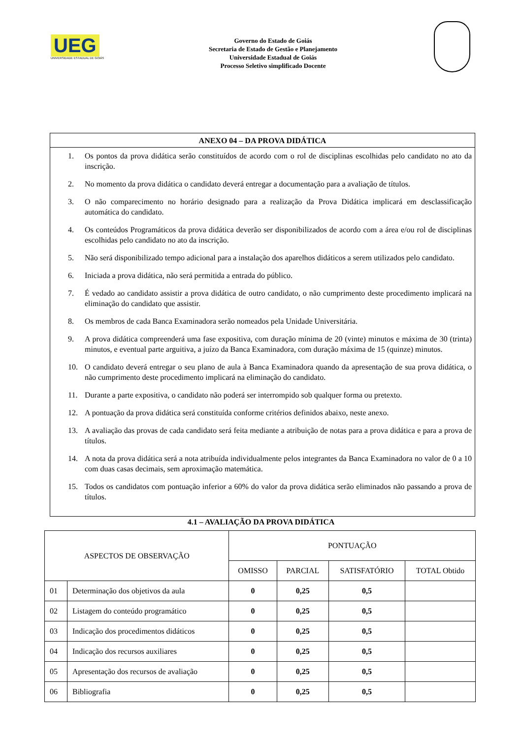UEG
UNIVERSIDADE ESTADUAL DE GOIÁS
Governo do Estado de Goiás
Secretaria de Estado de Gestão e Planejamento
Universidade Estadual de Goiás
Processo Seletivo simplificado Docente
ANEXO 04 – DA PROVA DIDÁTICA
1. Os pontos da prova didática serão constituídos de acordo com o rol de disciplinas escolhidas pelo candidato no ato da inscrição.
2. No momento da prova didática o candidato deverá entregar a documentação para a avaliação de títulos.
3. O não comparecimento no horário designado para a realização da Prova Didática implicará em desclassificação automática do candidato.
4. Os conteúdos Programáticos da prova didática deverão ser disponibilizados de acordo com a área e/ou rol de disciplinas escolhidas pelo candidato no ato da inscrição.
5. Não será disponibilizado tempo adicional para a instalação dos aparelhos didáticos a serem utilizados pelo candidato.
6. Iniciada a prova didática, não será permitida a entrada do público.
7. É vedado ao candidato assistir a prova didática de outro candidato, o não cumprimento deste procedimento implicará na eliminação do candidato que assistir.
8. Os membros de cada Banca Examinadora serão nomeados pela Unidade Universitária.
9. A prova didática compreenderá uma fase expositiva, com duração mínima de 20 (vinte) minutos e máxima de 30 (trinta) minutos, e eventual parte arguitiva, a juízo da Banca Examinadora, com duração máxima de 15 (quinze) minutos.
10. O candidato deverá entregar o seu plano de aula à Banca Examinadora quando da apresentação de sua prova didática, o não cumprimento deste procedimento implicará na eliminação do candidato.
11. Durante a parte expositiva, o candidato não poderá ser interrompido sob qualquer forma ou pretexto.
12. A pontuação da prova didática será constituída conforme critérios definidos abaixo, neste anexo.
13. A avaliação das provas de cada candidato será feita mediante a atribuição de notas para a prova didática e para a prova de títulos.
14. A nota da prova didática será a nota atribuída individualmente pelos integrantes da Banca Examinadora no valor de 0 a 10 com duas casas decimais, sem aproximação matemática.
15. Todos os candidatos com pontuação inferior a 60% do valor da prova didática serão eliminados não passando a prova de títulos.
4.1 – AVALIAÇÃO DA PROVA DIDÁTICA
| ASPECTOS DE OBSERVAÇÃO | | PONTUAÇÃO | | | |
| --- | --- | --- | --- | --- | --- |
| | | OMISSO | PARCIAL | SATISFATÓRIO | TOTAL Obtido |
| 01 | Determinação dos objetivos da aula | 0 | 0,25 | 0,5 | |
| 02 | Listagem do conteúdo programático | 0 | 0,25 | 0,5 | |
| 03 | Indicação dos procedimentos didáticos | 0 | 0,25 | 0,5 | |
| 04 | Indicação dos recursos auxiliares | 0 | 0,25 | 0,5 | |
| 05 | Apresentação dos recursos de avaliação | 0 | 0,25 | 0,5 | |
| 06 | Bibliografia | 0 | 0,25 | 0,5 | |